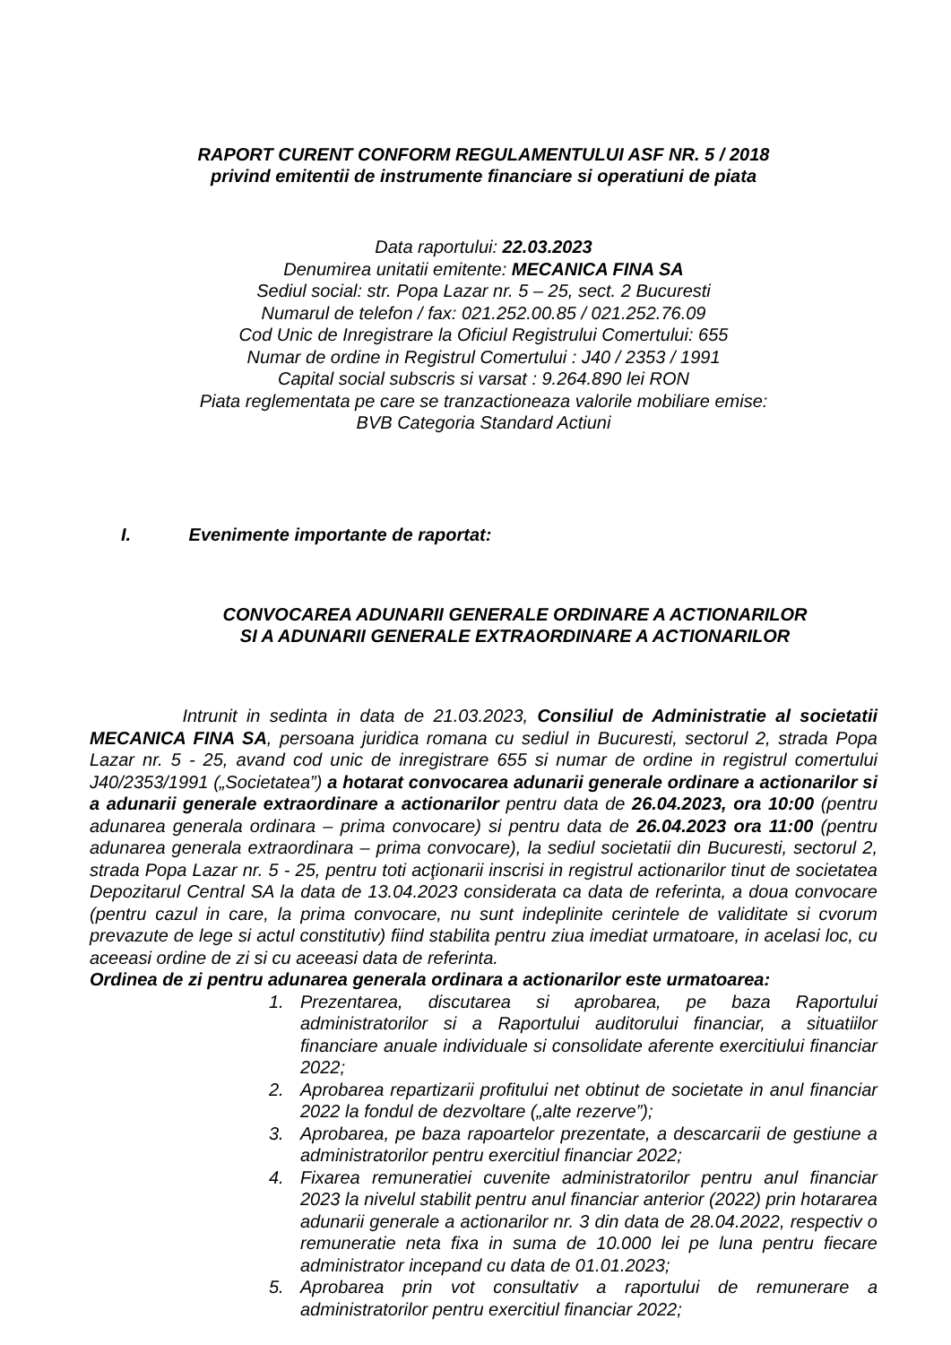RAPORT CURENT CONFORM REGULAMENTULUI ASF NR. 5 / 2018
privind emitentii de instrumente financiare si operatiuni de piata
Data raportului: 22.03.2023
Denumirea unitatii emitente: MECANICA FINA SA
Sediul social: str. Popa Lazar nr. 5 – 25, sect. 2 Bucuresti
Numarul de telefon / fax: 021.252.00.85 / 021.252.76.09
Cod Unic de Inregistrare la Oficiul Registrului Comertului: 655
Numar de ordine in Registrul Comertului : J40 / 2353 / 1991
Capital social subscris si varsat : 9.264.890 lei RON
Piata reglementata pe care se tranzactioneaza valorile mobiliare emise:
BVB Categoria Standard Actiuni
I. Evenimente importante de raportat:
CONVOCAREA ADUNARII GENERALE ORDINARE A ACTIONARILOR
SI A ADUNARII GENERALE EXTRAORDINARE A ACTIONARILOR
Intrunit in sedinta in data de 21.03.2023, Consiliul de Administratie al societatii MECANICA FINA SA, persoana juridica romana cu sediul in Bucuresti, sectorul 2, strada Popa Lazar nr. 5 - 25, avand cod unic de inregistrare 655 si numar de ordine in registrul comertului J40/2353/1991 („Societatea”) a hotarat convocarea adunarii generale ordinare a actionarilor si a adunarii generale extraordinare a actionarilor pentru data de 26.04.2023, ora 10:00 (pentru adunarea generala ordinara – prima convocare) si pentru data de 26.04.2023 ora 11:00 (pentru adunarea generala extraordinara – prima convocare), la sediul societatii din Bucuresti, sectorul 2, strada Popa Lazar nr. 5 - 25, pentru toti acţionarii inscrisi in registrul actionarilor tinut de societatea Depozitarul Central SA la data de 13.04.2023 considerata ca data de referinta, a doua convocare (pentru cazul in care, la prima convocare, nu sunt indeplinite cerintele de validitate si cvorum prevazute de lege si actul constitutiv) fiind stabilita pentru ziua imediat urmatoare, in acelasi loc, cu aceeasi ordine de zi si cu aceeasi data de referinta.
Ordinea de zi pentru adunarea generala ordinara a actionarilor este urmatoarea:
1. Prezentarea, discutarea si aprobarea, pe baza Raportului administratorilor si a Raportului auditorului financiar, a situatiilor financiare anuale individuale si consolidate aferente exercitiului financiar 2022;
2. Aprobarea repartizarii profitului net obtinut de societate in anul financiar 2022 la fondul de dezvoltare („alte rezerve”);
3. Aprobarea, pe baza rapoartelor prezentate, a descarcarii de gestiune a administratorilor pentru exercitiul financiar 2022;
4. Fixarea remuneratiei cuvenite administratorilor pentru anul financiar 2023 la nivelul stabilit pentru anul financiar anterior (2022) prin hotararea adunarii generale a actionarilor nr. 3 din data de 28.04.2022, respectiv o remuneratie neta fixa in suma de 10.000 lei pe luna pentru fiecare administrator incepand cu data de 01.01.2023;
5. Aprobarea prin vot consultativ a raportului de remunerare a administratorilor pentru exercitiul financiar 2022;